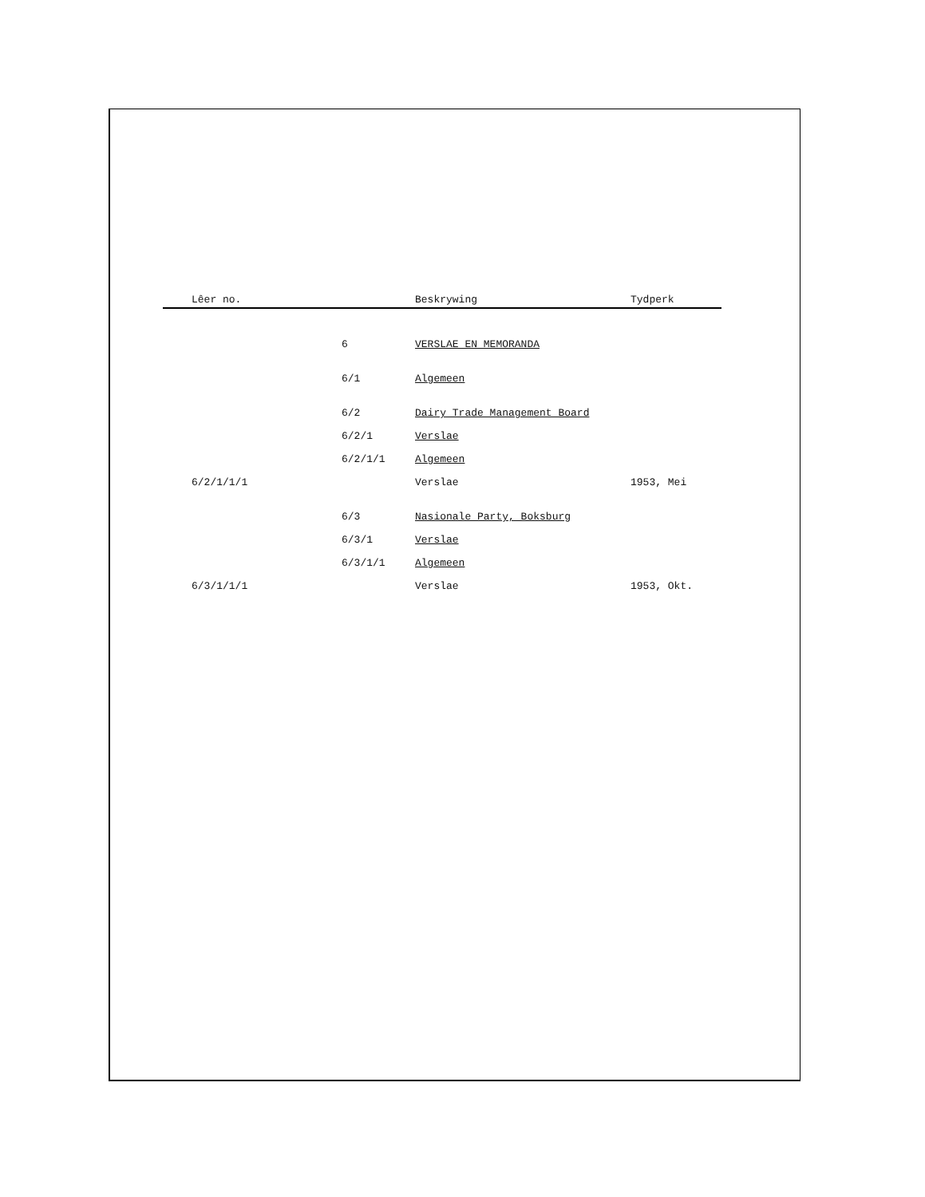| Lêer no. | | Beskrywing | Tydperk |
| --- | --- | --- | --- |
| | 6 | VERSLAE EN MEMORANDA | |
| | 6/1 | Algemeen | |
| | 6/2 | Dairy Trade Management Board | |
| | 6/2/1 | Verslae | |
| | 6/2/1/1 | Algemeen | |
| 6/2/1/1/1 | | Verslae | 1953, Mei |
| | 6/3 | Nasionale Party, Boksburg | |
| | 6/3/1 | Verslae | |
| | 6/3/1/1 | Algemeen | |
| 6/3/1/1/1 | | Verslae | 1953, Okt. |